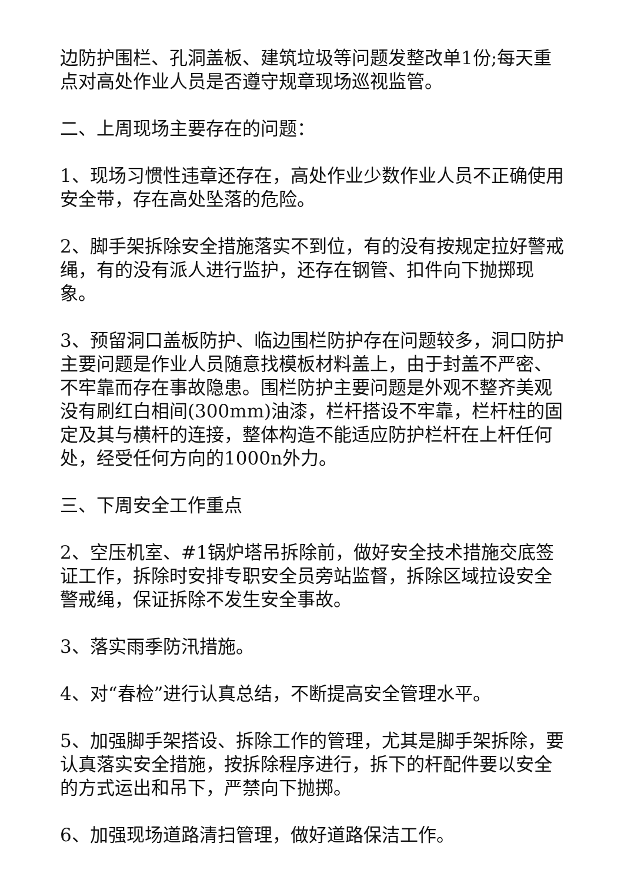边防护围栏、孔洞盖板、建筑垃圾等问题发整改单1份;每天重点对高处作业人员是否遵守规章现场巡视监管。
二、上周现场主要存在的问题：
1、现场习惯性违章还存在，高处作业少数作业人员不正确使用安全带，存在高处坠落的危险。
2、脚手架拆除安全措施落实不到位，有的没有按规定拉好警戒绳，有的没有派人进行监护，还存在钢管、扣件向下抛掷现象。
3、预留洞口盖板防护、临边围栏防护存在问题较多，洞口防护主要问题是作业人员随意找模板材料盖上，由于封盖不严密、不牢靠而存在事故隐患。围栏防护主要问题是外观不整齐美观没有刷红白相间(300mm)油漆，栏杆搭设不牢靠，栏杆柱的固定及其与横杆的连接，整体构造不能适应防护栏杆在上杆任何处，经受任何方向的1000n外力。
三、下周安全工作重点
2、空压机室、#1锅炉塔吊拆除前，做好安全技术措施交底签证工作，拆除时安排专职安全员旁站监督，拆除区域拉设安全警戒绳，保证拆除不发生安全事故。
3、落实雨季防汛措施。
4、对“春检”进行认真总结，不断提高安全管理水平。
5、加强脚手架搭设、拆除工作的管理，尤其是脚手架拆除，要认真落实安全措施，按拆除程序进行，拆下的杆配件要以安全的方式运出和吊下，严禁向下抛掷。
6、加强现场道路清扫管理，做好道路保洁工作。